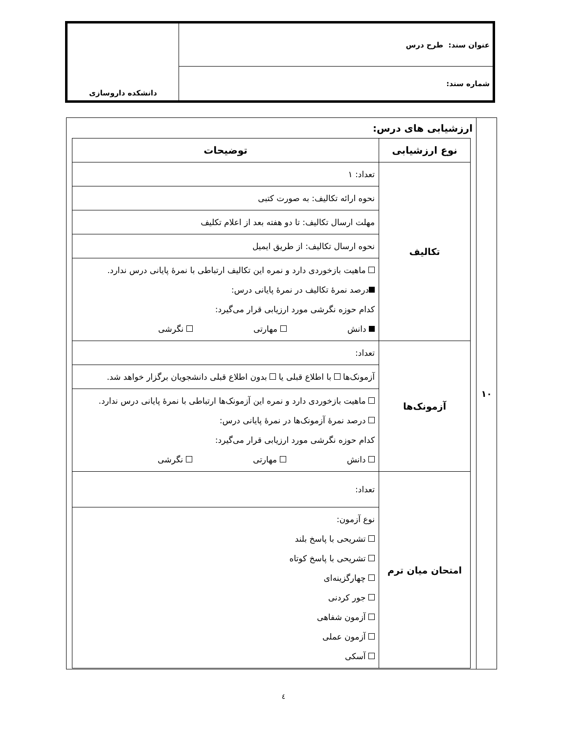| عنوان سند: طرح درس | دانشکده داروسازی |
| شماره سند: | |
| ۱۰ | ارزشیابی های درس: / نوع ارزشیابی / توضیحات / / --- / --- / / تکالیف / تعداد: ۱ / / / نحوه ارائه تکالیف: به صورت کتبی / / / مهلت ارسال تکالیف: تا دو هفته بعد از اعلام تکلیف / / / نحوه ارسال تکالیف: از طریق ایمیل / / / ماهیت بازخوردی دارد و نمره این تکالیف ارتباطی با نمرهٔ پایانی درس ندارد. درصد نمرهٔ تکالیف در نمرهٔ پایانی درس: کدام حوزه نگرشی مورد ارزیابی قرار می‌گیرد: دانش مهارتی نگرشی / / آزمونک‌ها / تعداد: / / / آزمونک‌ها با اطلاع قبلی یا بدون اطلاع قبلی دانشجویان برگزار خواهد شد. / / / ماهیت بازخوردی دارد و نمره این آزمونک‌ها ارتباطی با نمرهٔ پایانی درس ندارد. درصد نمرهٔ آزمونک‌ها در نمرهٔ پایانی درس: کدام حوزه نگرشی مورد ارزیابی قرار می‌گیرد: دانش مهارتی نگرشی / / امتحان میان ترم / تعداد: / / / نوع آزمون: تشریحی با پاسخ بلند تشریحی با پاسخ کوتاه چهارگزینه‌ای جور کردنی آزمون شفاهی آزمون عملی آسکی / |
٤